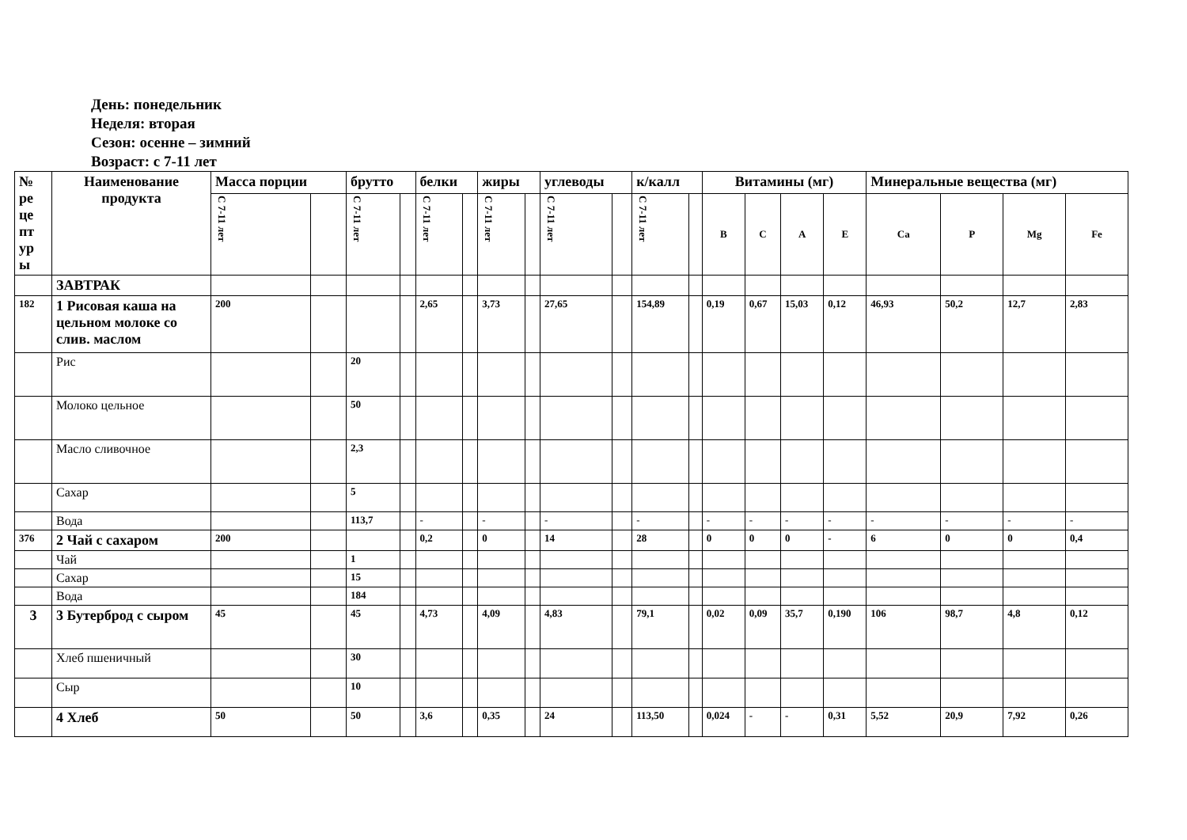День: понедельник
Неделя: вторая
Сезон: осенне – зимний
Возраст: с 7-11 лет
| № ре це пт ур ы | Наименование продукта | Масса порции | | брутто | | белки | | жиры | | углеводы | | к/калл | | Витамины (мг) | | | | Минеральные вещества (мг) | | | |
| --- | --- | --- | --- | --- | --- | --- | --- | --- | --- | --- | --- | --- | --- | --- | --- | --- | --- | --- | --- | --- | --- |
| | | С 7-11 лет | | С 7-11 лет | | С 7-11 лет | | С 7-11 лет | | С 7-11 лет | | С 7-11 лет | | B | C | A | E | Ca | P | Mg | Fe |
| | ЗАВТРАК | | | | | | | | | | | | | | | | | | | | |
| 182 | 1 Рисовая каша на цельном молоке со слив. маслом | 200 | | | | 2,65 | | 3,73 | | 27,65 | | 154,89 | | 0,19 | 0,67 | 15,03 | 0,12 | 46,93 | 50,2 | 12,7 | 2,83 |
| | Рис | | | 20 | | | | | | | | | | | | | | | | | |
| | Молоко цельное | | | 50 | | | | | | | | | | | | | | | | | |
| | Масло сливочное | | | 2,3 | | | | | | | | | | | | | | | | | |
| | Сахар | | | 5 | | | | | | | | | | | | | | | | | |
| | Вода | | | 113,7 | | - | | - | | - | | - | | - | - | - | - | - | - | - | - |
| 376 | 2 Чай с сахаром | 200 | | | | 0,2 | | 0 | | 14 | | 28 | | 0 | 0 | 0 | - | 6 | 0 | 0 | 0,4 |
| | Чай | | | 1 | | | | | | | | | | | | | | | | | |
| | Сахар | | | 15 | | | | | | | | | | | | | | | | | |
| | Вода | | | 184 | | | | | | | | | | | | | | | | | |
| 3 | 3 Бутерброд с сыром | 45 | | 45 | | 4,73 | | 4,09 | | 4,83 | | 79,1 | | 0,02 | 0,09 | 35,7 | 0,190 | 106 | 98,7 | 4,8 | 0,12 |
| | Хлеб пшеничный | | | 30 | | | | | | | | | | | | | | | | | |
| | Сыр | | | 10 | | | | | | | | | | | | | | | | | |
| | 4 Хлеб | 50 | | 50 | | 3,6 | | 0,35 | | 24 | | 113,50 | | 0,024 | - | - | 0,31 | 5,52 | 20,9 | 7,92 | 0,26 |